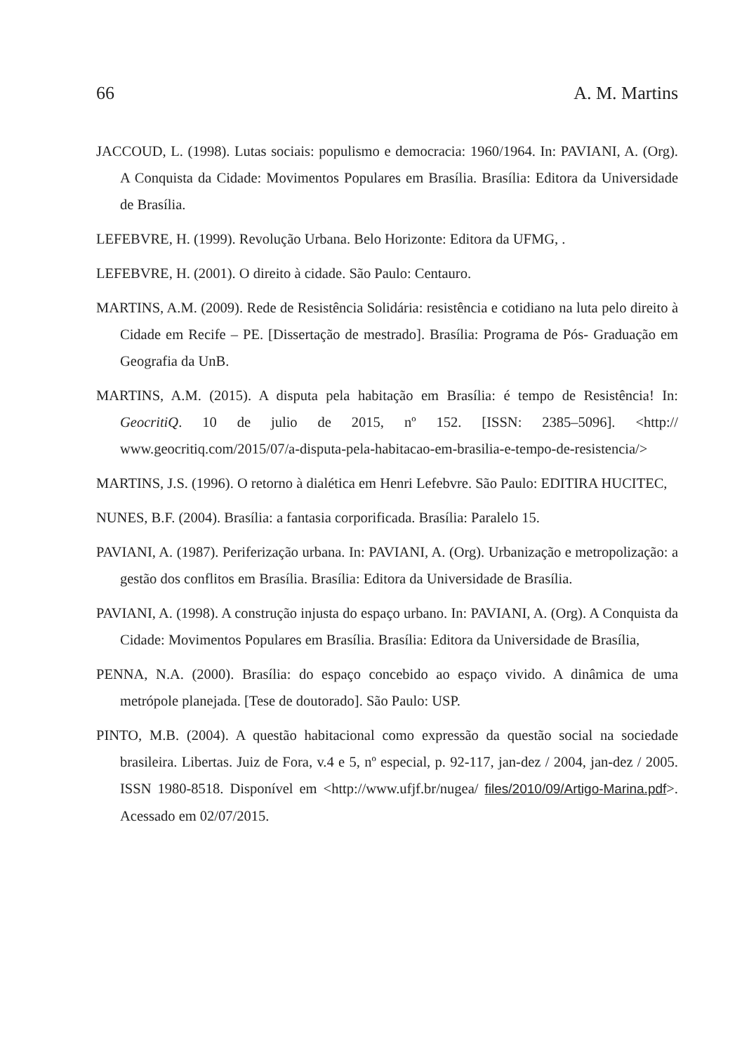66 A. M. Martins
JACCOUD, L. (1998). Lutas sociais: populismo e democracia: 1960/1964. In: PAVIANI, A. (Org). A Conquista da Cidade: Movimentos Populares em Brasília. Brasília: Editora da Universidade de Brasília.
LEFEBVRE, H. (1999). Revolução Urbana. Belo Horizonte: Editora da UFMG, .
LEFEBVRE, H. (2001). O direito à cidade. São Paulo: Centauro.
MARTINS, A.M. (2009). Rede de Resistência Solidária: resistência e cotidiano na luta pelo direito à Cidade em Recife – PE. [Dissertação de mestrado]. Brasília: Programa de Pós- Graduação em Geografia da UnB.
MARTINS, A.M. (2015). A disputa pela habitação em Brasília: é tempo de Resistência! In: GeocritiQ. 10 de julio de 2015, nº 152. [ISSN: 2385–5096]. <http:// www.geocritiq.com/2015/07/a-disputa-pela-habitacao-em-brasilia-e-tempo-de-resistencia/>
MARTINS, J.S. (1996). O retorno à dialética em Henri Lefebvre. São Paulo: EDITIRA HUCITEC,
NUNES, B.F. (2004). Brasília: a fantasia corporificada. Brasília: Paralelo 15.
PAVIANI, A. (1987). Periferização urbana. In: PAVIANI, A. (Org). Urbanização e metropolização: a gestão dos conflitos em Brasília. Brasília: Editora da Universidade de Brasília.
PAVIANI, A. (1998). A construção injusta do espaço urbano. In: PAVIANI, A. (Org). A Conquista da Cidade: Movimentos Populares em Brasília. Brasília: Editora da Universidade de Brasília,
PENNA, N.A. (2000). Brasília: do espaço concebido ao espaço vivido. A dinâmica de uma metrópole planejada. [Tese de doutorado]. São Paulo: USP.
PINTO, M.B. (2004). A questão habitacional como expressão da questão social na sociedade brasileira. Libertas. Juiz de Fora, v.4 e 5, nº especial, p. 92-117, jan-dez / 2004, jan-dez / 2005. ISSN 1980-8518. Disponível em <http://www.ufjf.br/nugea/ files/2010/09/Artigo-Marina.pdf>. Acessado em 02/07/2015.